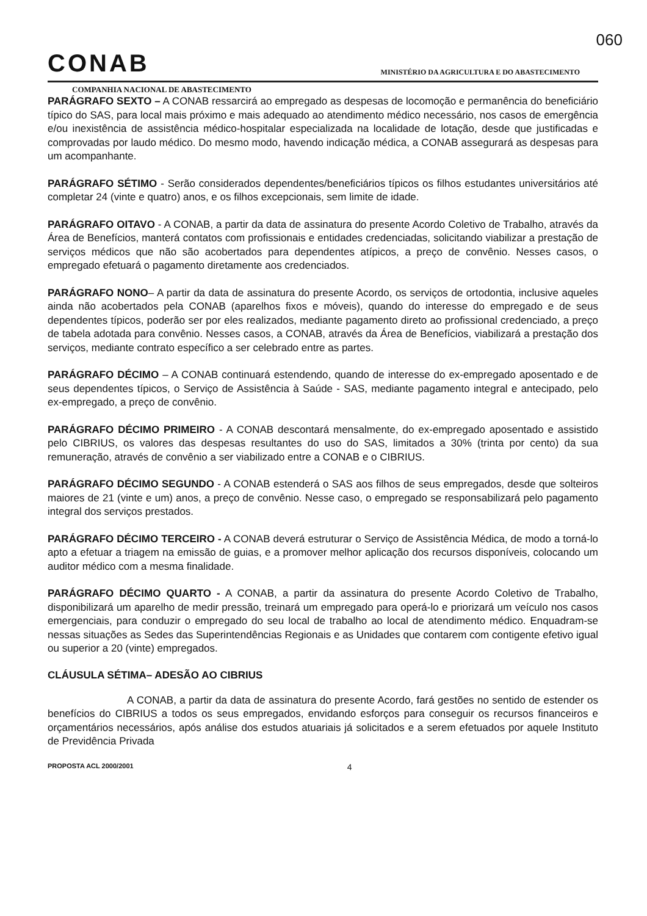060
CONAB
MINISTÉRIO DA AGRICULTURA E DO ABASTECIMENTO
COMPANHIA NACIONAL DE ABASTECIMENTO
PARÁGRAFO SEXTO – A CONAB ressarcirá ao empregado as despesas de locomoção e permanência do beneficiário típico do SAS, para local mais próximo e mais adequado ao atendimento médico necessário, nos casos de emergência e/ou inexistência de assistência médico-hospitalar especializada na localidade de lotação, desde que justificadas e comprovadas por laudo médico. Do mesmo modo, havendo indicação médica, a CONAB assegurará as despesas para um acompanhante.
PARÁGRAFO SÉTIMO - Serão considerados dependentes/beneficiários típicos os filhos estudantes universitários até completar 24 (vinte e quatro) anos, e os filhos excepcionais, sem limite de idade.
PARÁGRAFO OITAVO - A CONAB, a partir da data de assinatura do presente Acordo Coletivo de Trabalho, através da Área de Benefícios, manterá contatos com profissionais e entidades credenciadas, solicitando viabilizar a prestação de serviços médicos que não são acobertados para dependentes atípicos, a preço de convênio. Nesses casos, o empregado efetuará o pagamento diretamente aos credenciados.
PARÁGRAFO NONO– A partir da data de assinatura do presente Acordo, os serviços de ortodontia, inclusive aqueles ainda não acobertados pela CONAB (aparelhos fixos e móveis), quando do interesse do empregado e de seus dependentes típicos, poderão ser por eles realizados, mediante pagamento direto ao profissional credenciado, a preço de tabela adotada para convênio. Nesses casos, a CONAB, através da Área de Benefícios, viabilizará a prestação dos serviços, mediante contrato específico a ser celebrado entre as partes.
PARÁGRAFO DÉCIMO – A CONAB continuará estendendo, quando de interesse do ex-empregado aposentado e de seus dependentes típicos, o Serviço de Assistência à Saúde - SAS, mediante pagamento integral e antecipado, pelo ex-empregado, a preço de convênio.
PARÁGRAFO DÉCIMO PRIMEIRO - A CONAB descontará mensalmente, do ex-empregado aposentado e assistido pelo CIBRIUS, os valores das despesas resultantes do uso do SAS, limitados a 30% (trinta por cento) da sua remuneração, através de convênio a ser viabilizado entre a CONAB e o CIBRIUS.
PARÁGRAFO DÉCIMO SEGUNDO - A CONAB estenderá o SAS aos filhos de seus empregados, desde que solteiros maiores de 21 (vinte e um) anos, a preço de convênio. Nesse caso, o empregado se responsabilizará pelo pagamento integral dos serviços prestados.
PARÁGRAFO DÉCIMO TERCEIRO - A CONAB deverá estruturar o Serviço de Assistência Médica, de modo a torná-lo apto a efetuar a triagem na emissão de guias, e a promover melhor aplicação dos recursos disponíveis, colocando um auditor médico com a mesma finalidade.
PARÁGRAFO DÉCIMO QUARTO - A CONAB, a partir da assinatura do presente Acordo Coletivo de Trabalho, disponibilizará um aparelho de medir pressão, treinará um empregado para operá-lo e priorizará um veículo nos casos emergenciais, para conduzir o empregado do seu local de trabalho ao local de atendimento médico. Enquadram-se nessas situações as Sedes das Superintendências Regionais e as Unidades que contarem com contigente efetivo igual ou superior a 20 (vinte) empregados.
CLÁUSULA SÉTIMA– ADESÃO AO CIBRIUS
A CONAB, a partir da data de assinatura do presente Acordo, fará gestões no sentido de estender os benefícios do CIBRIUS a todos os seus empregados, envidando esforços para conseguir os recursos financeiros e orçamentários necessários, após análise dos estudos atuariais já solicitados e a serem efetuados por aquele Instituto de Previdência Privada
PROPOSTA ACL 2000/2001 4